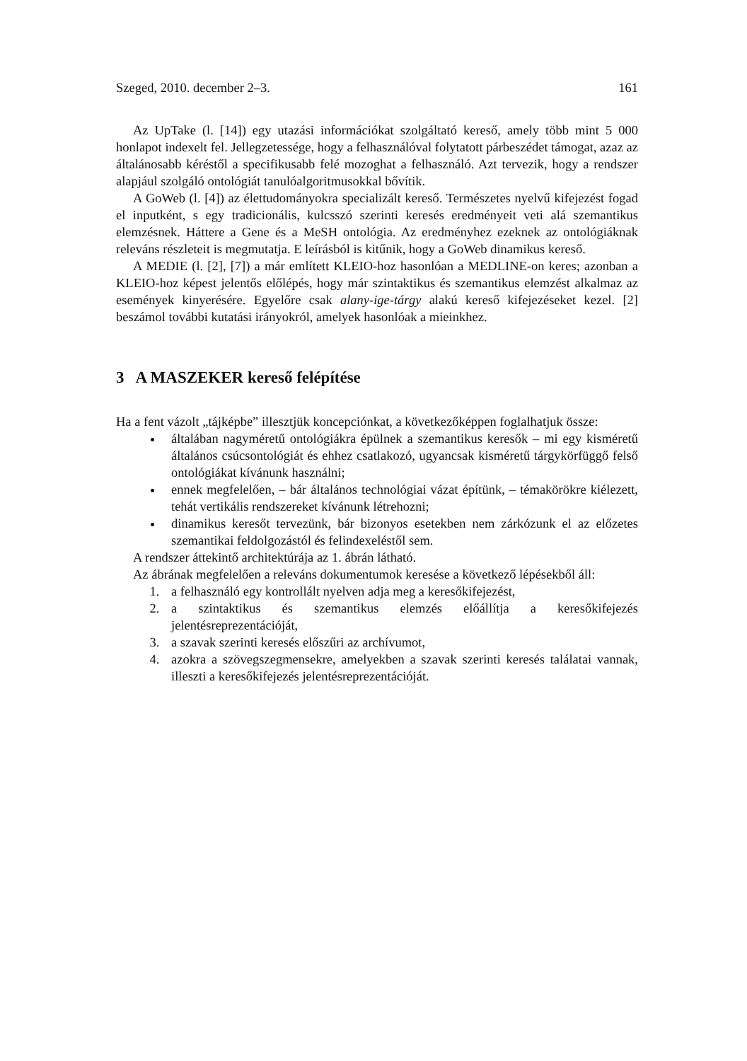Szeged, 2010. december 2–3. 161
Az UpTake (l. [14]) egy utazási információkat szolgáltató kereső, amely több mint 5 000 honlapot indexelt fel. Jellegzetessége, hogy a felhasználóval folytatott párbeszédet támogat, azaz az általánosabb kéréstől a specifikusabb felé mozoghat a felhasználó. Azt tervezik, hogy a rendszer alapjául szolgáló ontológiát tanulóalgoritmusokkal bővítik.
A GoWeb (l. [4]) az élettudományokra specializált kereső. Természetes nyelvű kifejezést fogad el inputként, s egy tradicionális, kulcsszó szerinti keresés eredményeit veti alá szemantikus elemzésnek. Háttere a Gene és a MeSH ontológia. Az eredményhez ezeknek az ontológiáknak releváns részleteit is megmutatja. E leírásból is kitűnik, hogy a GoWeb dinamikus kereső.
A MEDIE (l. [2], [7]) a már említett KLEIO-hoz hasonlóan a MEDLINE-on keres; azonban a KLEIO-hoz képest jelentős előlépés, hogy már szintaktikus és szemantikus elemzést alkalmaz az események kinyerésére. Egyelőre csak alany-ige-tárgy alakú kereső kifejezéseket kezel. [2] beszámol további kutatási irányokról, amelyek hasonlóak a mieinkhez.
3 A MASZEKER kereső felépítése
Ha a fent vázolt „tájképbe” illesztjük koncepciónkat, a következőképpen foglalhatjuk össze:
általában nagyméretű ontológiákra épülnek a szemantikus keresők – mi egy kisméretű általános csúcsontológiát és ehhez csatlakozó, ugyancsak kisméretű tárgykörfüggő felső ontológiákat kívánunk használni;
ennek megfelelően, – bár általános technológiai vázat építünk, – témakörökre kiélezett, tehát vertikális rendszereket kívánunk létrehozni;
dinamikus keresőt tervezünk, bár bizonyos esetekben nem zárkózunk el az előzetes szemantikai feldolgozástól és felindexeléstől sem.
A rendszer áttekintő architektúrája az 1. ábrán látható.
Az ábrának megfelelően a releváns dokumentumok keresése a következő lépésekből áll:
1. a felhasználó egy kontrollált nyelven adja meg a keresőkifejezést,
2. a szintaktikus és szemantikus elemzés előállítja a keresőkifejezés jelentésreprezentációját,
3. a szavak szerinti keresés előszűri az archívumot,
4. azokra a szövegszegmensekre, amelyekben a szavak szerinti keresés találatai vannak, illeszti a keresőkifejezés jelentésreprezentációját.